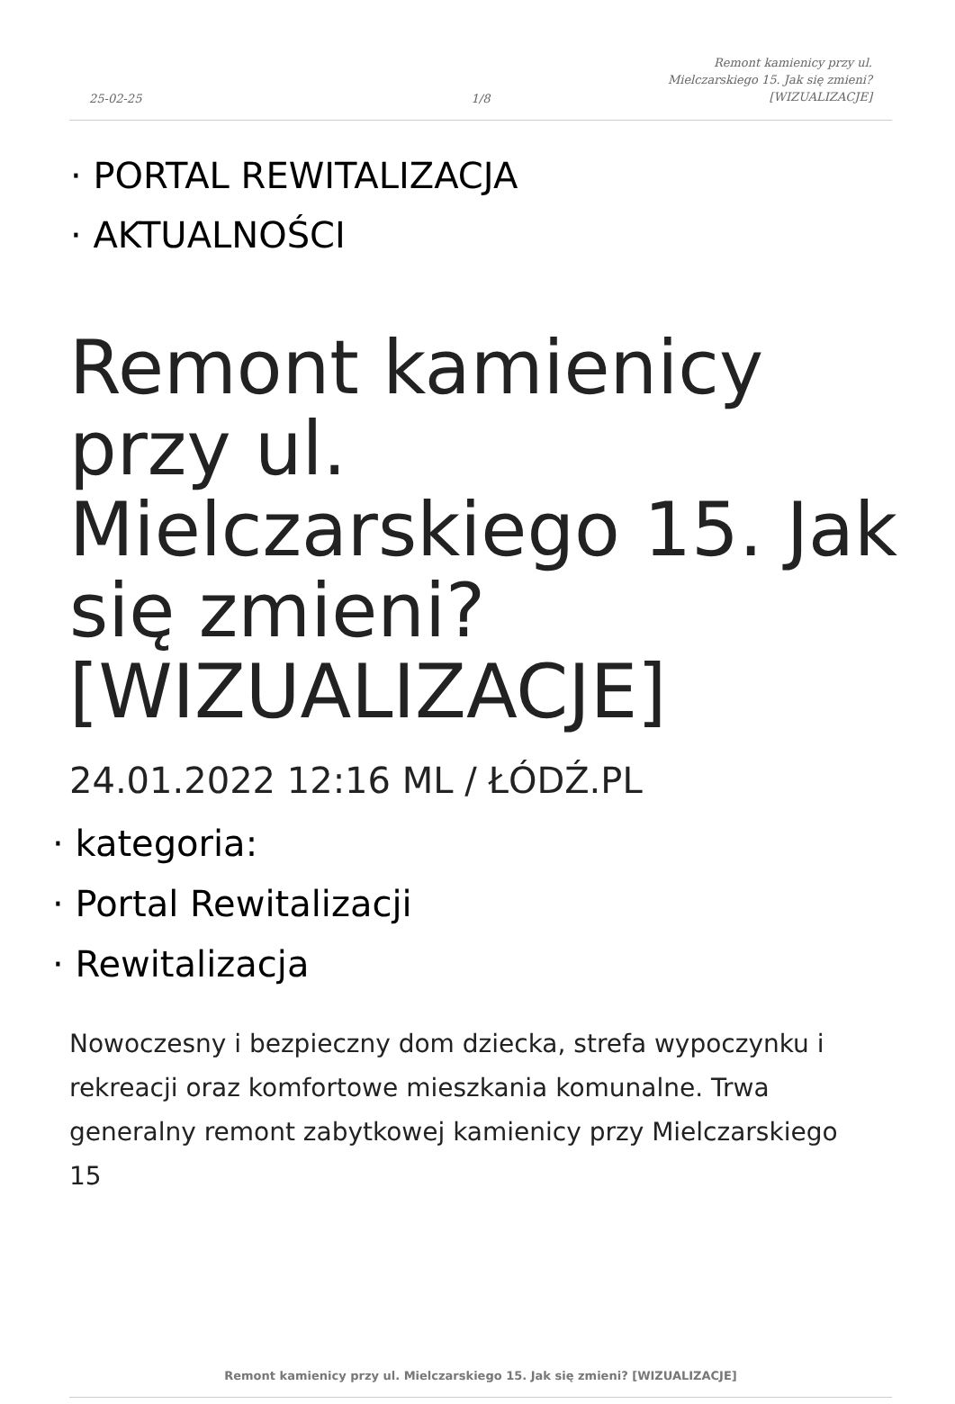25-02-25
1/8
Remont kamienicy przy ul.
Mielczarskiego 15. Jak się zmieni?
[WIZUALIZACJE]
· PORTAL REWITALIZACJA
· AKTUALNOŚCI
Remont kamienicy przy ul. Mielczarskiego 15. Jak się zmieni? [WIZUALIZACJE]
24.01.2022 12:16 ML / ŁÓDŹ.PL
· kategoria:
· Portal Rewitalizacji
· Rewitalizacja
Nowoczesny i bezpieczny dom dziecka, strefa wypoczynku i rekreacji oraz komfortowe mieszkania komunalne. Trwa generalny remont zabytkowej kamienicy przy Mielczarskiego 15
Remont kamienicy przy ul. Mielczarskiego 15. Jak się zmieni? [WIZUALIZACJE]